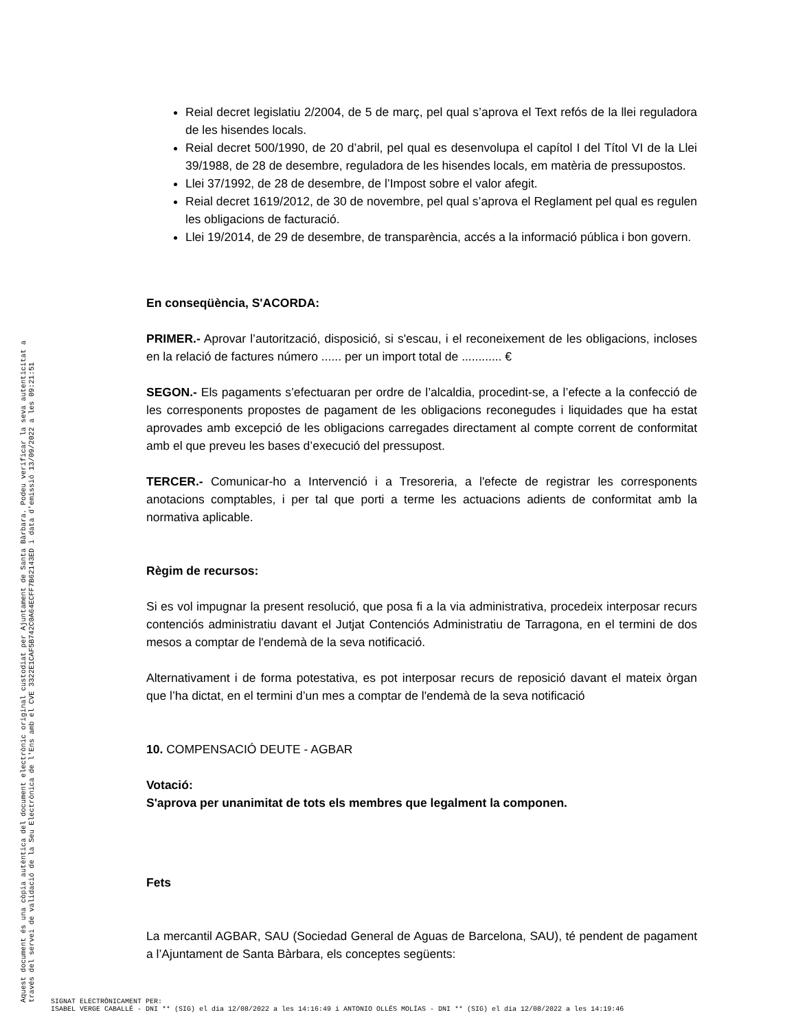Aquest document és una còpia autèntica del document electrònic original custodiat per Ajuntament de Santa Bàrbara. Podeu verificar la seva autenticitat a
través del servei de validació de la Seu Electrònica de l'Ens amb el CVE 3322E1CAF5B742C0A64ECFF7B62143ED i data d'emissió 13/09/2022 a les 09:21:51
Reial decret legislatiu 2/2004, de 5 de març, pel qual s’aprova el Text refós de la llei reguladora de les hisendes locals.
Reial decret 500/1990, de 20 d’abril, pel qual es desenvolupa el capítol I del Títol VI de la Llei 39/1988, de 28 de desembre, reguladora de les hisendes locals, em matèria de pressupostos.
Llei 37/1992, de 28 de desembre, de l’Impost sobre el valor afegit.
Reial decret 1619/2012, de 30 de novembre, pel qual s’aprova el Reglament pel qual es regulen les obligacions de facturació.
Llei 19/2014, de 29 de desembre, de transparència, accés a la informació pública i bon govern.
En conseqüència, S'ACORDA:
PRIMER.- Aprovar l’autorització, disposició, si s'escau, i el reconeixement de les obligacions, incloses en la relació de factures número ...... per un import total de ............ €
SEGON.- Els pagaments s’efectuaran per ordre de l’alcaldia, procedint-se, a l’efecte a la confecció de les corresponents propostes de pagament de les obligacions reconegudes i liquidades que ha estat aprovades amb excepció de les obligacions carregades directament al compte corrent de conformitat amb el que preveu les bases d’execució del pressupost.
TERCER.- Comunicar-ho a Intervenció i a Tresoreria, a l'efecte de registrar les corresponents anotacions comptables, i per tal que porti a terme les actuacions adients de conformitat amb la normativa aplicable.
Règim de recursos:
Si es vol impugnar la present resolució, que posa fi a la via administrativa, procedeix interposar recurs contenciós administratiu davant el Jutjat Contenciós Administratiu de Tarragona, en el termini de dos mesos a comptar de l'endemà de la seva notificació.
Alternativament i de forma potestativa, es pot interposar recurs de reposició davant el mateix òrgan que l’ha dictat, en el termini d’un mes a comptar de l'endemà de la seva notificació
10. COMPENSACIÓ DEUTE - AGBAR
Votació:
S'aprova per unanimitat de tots els membres que legalment la componen.
Fets
La mercantil AGBAR, SAU (Sociedad General de Aguas de Barcelona, SAU), té pendent de pagament a l’Ajuntament de Santa Bàrbara, els conceptes següents:
SIGNAT ELECTRÒNICAMENT PER:
ISABEL VERGE CABALLÉ - DNI ** (SIG) el dia 12/08/2022 a les 14:16:49 i ANTONIO OLLÉS MOLÍAS - DNI ** (SIG) el dia 12/08/2022 a les 14:19:46